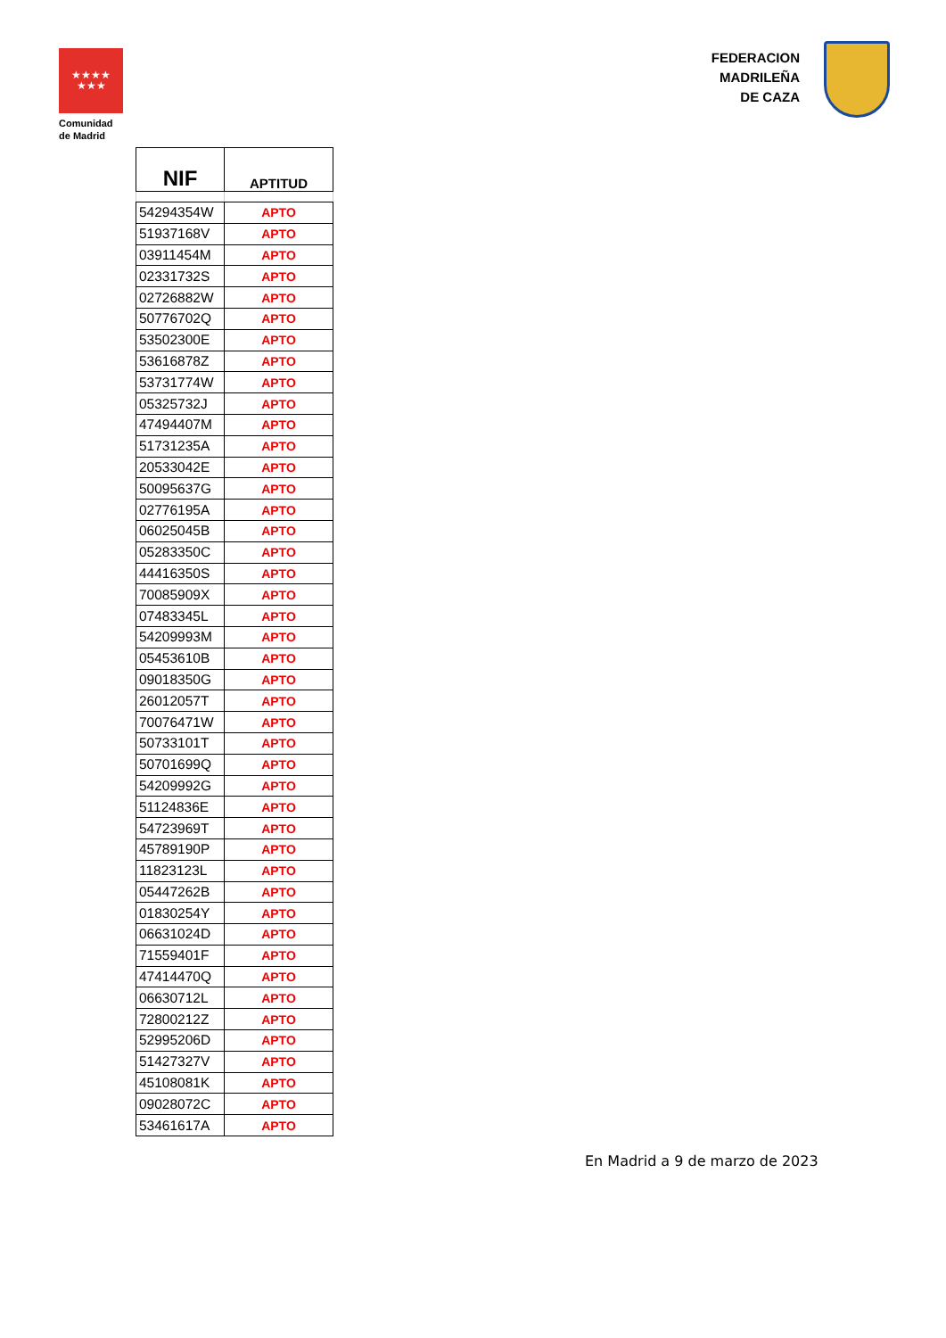★★★★
★★★
Comunidad
de Madrid
FEDERACION
MADRILEÑA
DE CAZA
| NIF | APTITUD |
| --- | --- |
| 54294354W | APTO |
| 51937168V | APTO |
| 03911454M | APTO |
| 02331732S | APTO |
| 02726882W | APTO |
| 50776702Q | APTO |
| 53502300E | APTO |
| 53616878Z | APTO |
| 53731774W | APTO |
| 05325732J | APTO |
| 47494407M | APTO |
| 51731235A | APTO |
| 20533042E | APTO |
| 50095637G | APTO |
| 02776195A | APTO |
| 06025045B | APTO |
| 05283350C | APTO |
| 44416350S | APTO |
| 70085909X | APTO |
| 07483345L | APTO |
| 54209993M | APTO |
| 05453610B | APTO |
| 09018350G | APTO |
| 26012057T | APTO |
| 70076471W | APTO |
| 50733101T | APTO |
| 50701699Q | APTO |
| 54209992G | APTO |
| 51124836E | APTO |
| 54723969T | APTO |
| 45789190P | APTO |
| 11823123L | APTO |
| 05447262B | APTO |
| 01830254Y | APTO |
| 06631024D | APTO |
| 71559401F | APTO |
| 47414470Q | APTO |
| 06630712L | APTO |
| 72800212Z | APTO |
| 52995206D | APTO |
| 51427327V | APTO |
| 45108081K | APTO |
| 09028072C | APTO |
| 53461617A | APTO |
En Madrid a 9 de marzo de 2023